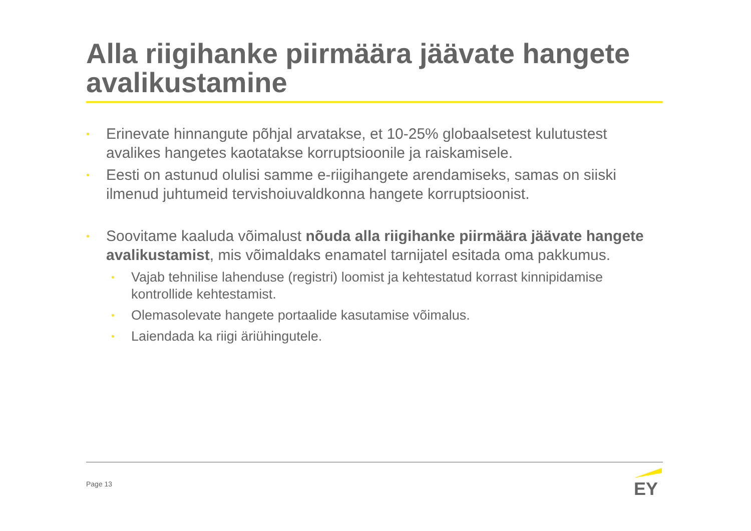Alla riigihanke piirmäära jäävate hangete avalikustamine
• Erinevate hinnangute põhjal arvatakse, et 10-25% globaalsetest kulutustest avalikes hangetes kaotatakse korruptsioonile ja raiskamisele.
• Eesti on astunud olulisi samme e-riigihangete arendamiseks, samas on siiski ilmenud juhtumeid tervishoiuvaldkonna hangete korruptsioonist.
• Soovitame kaaluda võimalust nõuda alla riigihanke piirmäära jäävate hangete avalikustamist, mis võimaldaks enamatel tarnijatel esitada oma pakkumus.
• Vajab tehnilise lahenduse (registri) loomist ja kehtestatud korrast kinnipidamise kontrollide kehtestamist.
• Olemasolevate hangete portaalide kasutamise võimalus.
• Laiendada ka riigi äriühingutele.
Page 13
EY